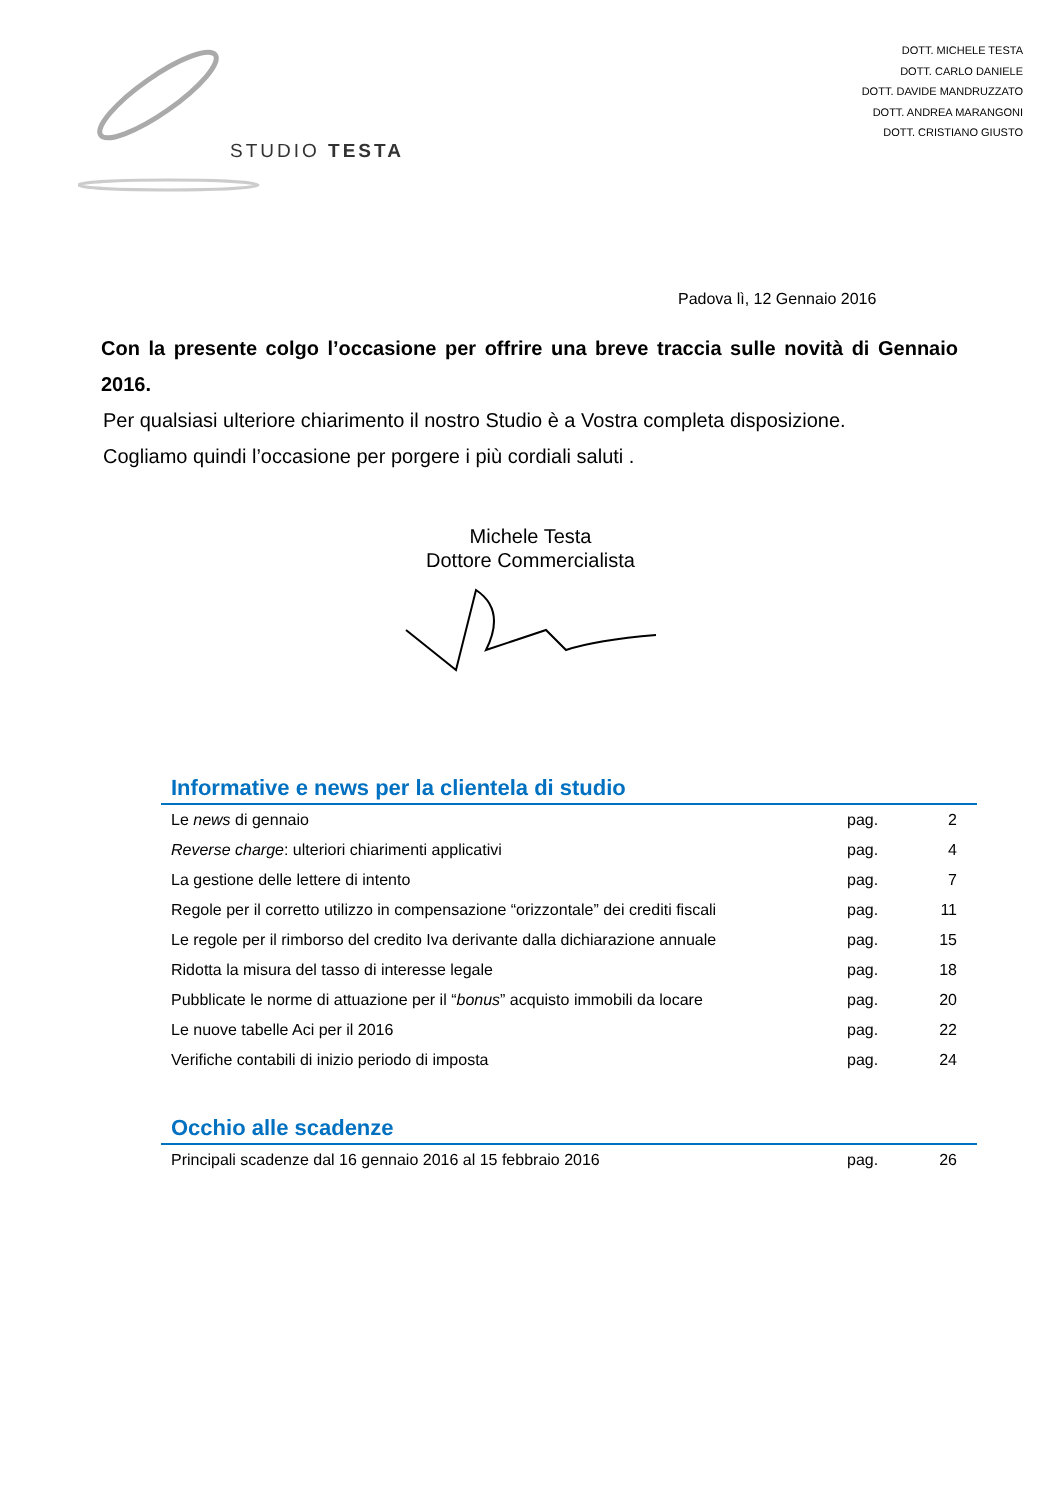STUDIO TESTA
DOTT. MICHELE TESTA
DOTT. CARLO DANIELE
DOTT. DAVIDE MANDRUZZATO
DOTT. ANDREA MARANGONI
DOTT. CRISTIANO GIUSTO
Padova lì, 12 Gennaio 2016
Con la presente colgo l’occasione per offrire una breve traccia sulle novità di Gennaio 2016.
Per qualsiasi ulteriore chiarimento il nostro Studio è a Vostra completa disposizione.
Cogliamo quindi l’occasione per porgere i più cordiali saluti .
Michele Testa
Dottore Commercialista
Informative e news per la clientela di studio
| Le news di gennaio | pag. | 2 |
| Reverse charge : ulteriori chiarimenti applicativi | pag. | 4 |
| La gestione delle lettere di intento | pag. | 7 |
| Regole per il corretto utilizzo in compensazione “orizzontale” dei crediti fiscali | pag. | 11 |
| Le regole per il rimborso del credito Iva derivante dalla dichiarazione annuale | pag. | 15 |
| Ridotta la misura del tasso di interesse legale | pag. | 18 |
| Pubblicate le norme di attuazione per il “ bonus ” acquisto immobili da locare | pag. | 20 |
| Le nuove tabelle Aci per il 2016 | pag. | 22 |
| Verifiche contabili di inizio periodo di imposta | pag. | 24 |
Occhio alle scadenze
| Principali scadenze dal 16 gennaio 2016 al 15 febbraio 2016 | pag. | 26 |